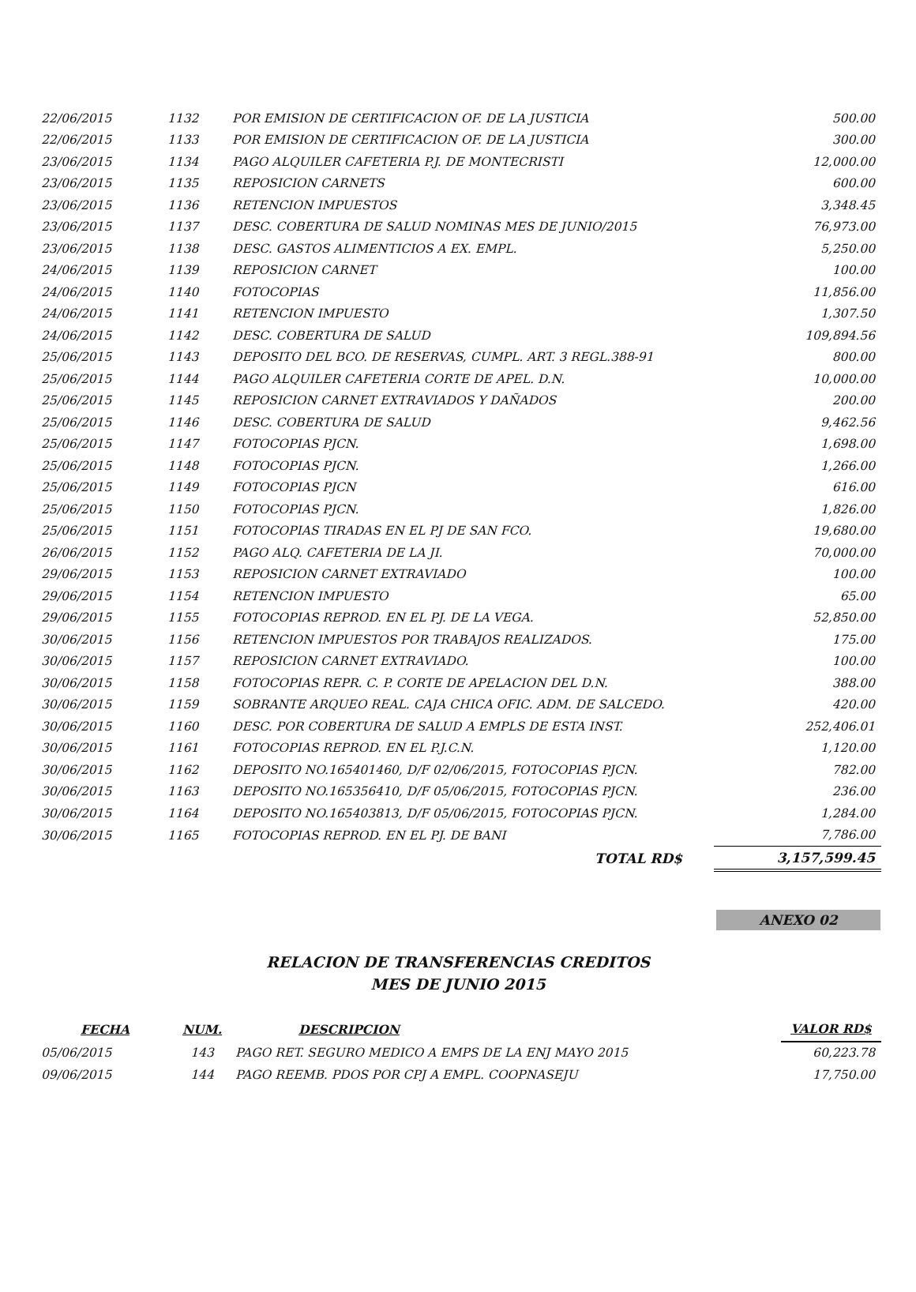| 22/06/2015 | 1132 | POR EMISION DE CERTIFICACION OF. DE LA JUSTICIA | 500.00 |
| 22/06/2015 | 1133 | POR EMISION DE CERTIFICACION OF. DE LA JUSTICIA | 300.00 |
| 23/06/2015 | 1134 | PAGO ALQUILER CAFETERIA P.J. DE MONTECRISTI | 12,000.00 |
| 23/06/2015 | 1135 | REPOSICION CARNETS | 600.00 |
| 23/06/2015 | 1136 | RETENCION IMPUESTOS | 3,348.45 |
| 23/06/2015 | 1137 | DESC. COBERTURA DE SALUD NOMINAS MES DE JUNIO/2015 | 76,973.00 |
| 23/06/2015 | 1138 | DESC. GASTOS ALIMENTICIOS A EX. EMPL. | 5,250.00 |
| 24/06/2015 | 1139 | REPOSICION CARNET | 100.00 |
| 24/06/2015 | 1140 | FOTOCOPIAS | 11,856.00 |
| 24/06/2015 | 1141 | RETENCION IMPUESTO | 1,307.50 |
| 24/06/2015 | 1142 | DESC. COBERTURA DE SALUD | 109,894.56 |
| 25/06/2015 | 1143 | DEPOSITO DEL BCO. DE RESERVAS, CUMPL. ART. 3 REGL.388-91 | 800.00 |
| 25/06/2015 | 1144 | PAGO ALQUILER CAFETERIA CORTE DE APEL. D.N. | 10,000.00 |
| 25/06/2015 | 1145 | REPOSICION CARNET EXTRAVIADOS Y DAÑADOS | 200.00 |
| 25/06/2015 | 1146 | DESC. COBERTURA DE SALUD | 9,462.56 |
| 25/06/2015 | 1147 | FOTOCOPIAS PJCN. | 1,698.00 |
| 25/06/2015 | 1148 | FOTOCOPIAS PJCN. | 1,266.00 |
| 25/06/2015 | 1149 | FOTOCOPIAS PJCN | 616.00 |
| 25/06/2015 | 1150 | FOTOCOPIAS PJCN. | 1,826.00 |
| 25/06/2015 | 1151 | FOTOCOPIAS TIRADAS EN EL PJ DE SAN FCO. | 19,680.00 |
| 26/06/2015 | 1152 | PAGO ALQ. CAFETERIA DE LA JI. | 70,000.00 |
| 29/06/2015 | 1153 | REPOSICION CARNET EXTRAVIADO | 100.00 |
| 29/06/2015 | 1154 | RETENCION IMPUESTO | 65.00 |
| 29/06/2015 | 1155 | FOTOCOPIAS REPROD. EN EL PJ. DE LA VEGA. | 52,850.00 |
| 30/06/2015 | 1156 | RETENCION IMPUESTOS POR TRABAJOS REALIZADOS. | 175.00 |
| 30/06/2015 | 1157 | REPOSICION CARNET EXTRAVIADO. | 100.00 |
| 30/06/2015 | 1158 | FOTOCOPIAS REPR. C. P. CORTE DE APELACION DEL D.N. | 388.00 |
| 30/06/2015 | 1159 | SOBRANTE ARQUEO REAL. CAJA CHICA OFIC. ADM. DE SALCEDO. | 420.00 |
| 30/06/2015 | 1160 | DESC. POR COBERTURA DE SALUD A EMPLS DE ESTA INST. | 252,406.01 |
| 30/06/2015 | 1161 | FOTOCOPIAS REPROD. EN EL P.J.C.N. | 1,120.00 |
| 30/06/2015 | 1162 | DEPOSITO NO.165401460, D/F 02/06/2015, FOTOCOPIAS PJCN. | 782.00 |
| 30/06/2015 | 1163 | DEPOSITO NO.165356410, D/F 05/06/2015, FOTOCOPIAS PJCN. | 236.00 |
| 30/06/2015 | 1164 | DEPOSITO NO.165403813, D/F 05/06/2015, FOTOCOPIAS PJCN. | 1,284.00 |
| 30/06/2015 | 1165 | FOTOCOPIAS REPROD. EN EL PJ. DE BANI | 7,786.00 |
| | | TOTAL RD$ | 3,157,599.45 |
ANEXO 02
RELACION DE TRANSFERENCIAS CREDITOS
MES DE JUNIO 2015
| FECHA | NUM. | DESCRIPCION | VALOR RD$ |
| --- | --- | --- | --- |
| 05/06/2015 | 143 | PAGO RET. SEGURO MEDICO A EMPS DE LA ENJ MAYO 2015 | 60,223.78 |
| 09/06/2015 | 144 | PAGO REEMB. PDOS POR CPJ A EMPL. COOPNASEJU | 17,750.00 |